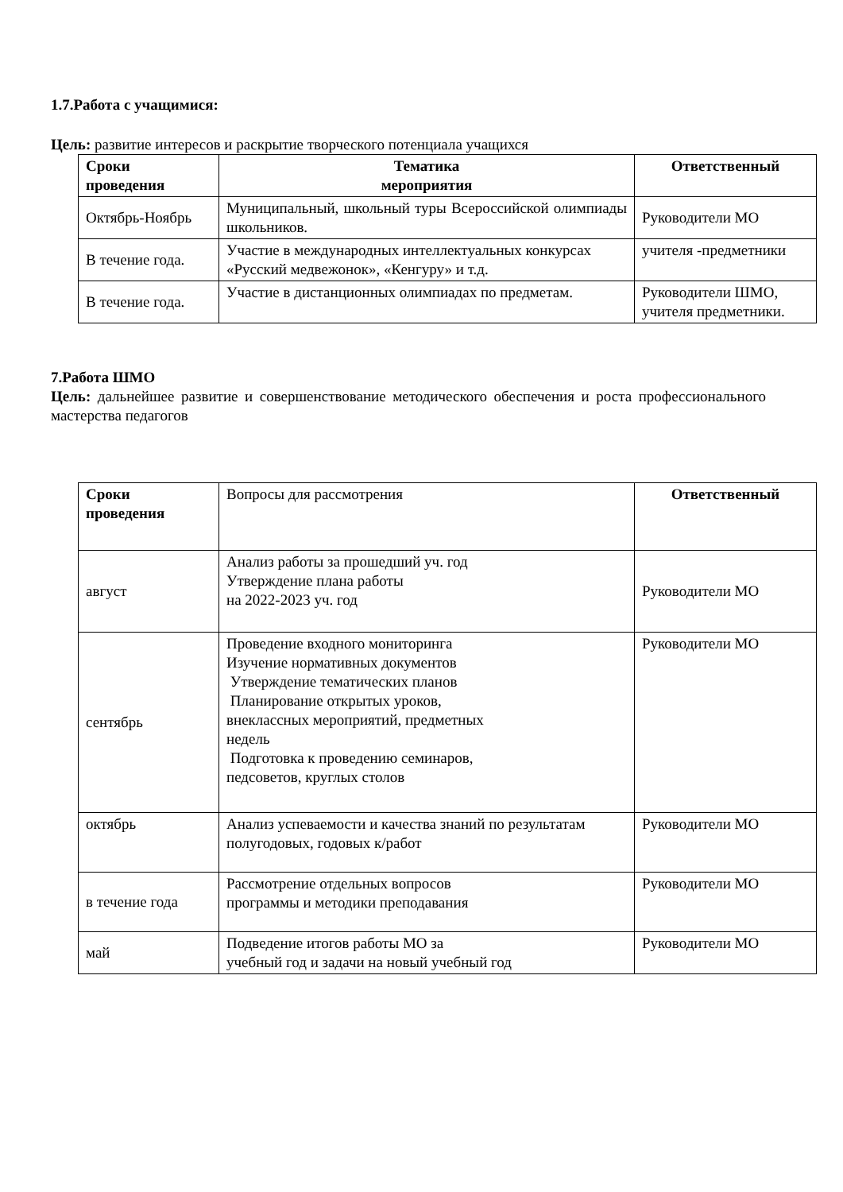1.7.Работа с учащимися:
Цель: развитие интересов и раскрытие творческого потенциала учащихся
| Сроки проведения | Тематика мероприятия | Ответственный |
| --- | --- | --- |
| Октябрь-Ноябрь | Муниципальный, школьный туры Всероссийской олимпиады школьников. | Руководители МО |
| В течение года. | Участие в международных интеллектуальных конкурсах «Русский медвежонок», «Кенгуру» и т.д. | учителя -предметники |
| В течение года. | Участие в дистанционных олимпиадах по предметам. | Руководители ШМО, учителя предметники. |
7.Работа ШМО
Цель: дальнейшее развитие и совершенствование методического обеспечения и роста профессионального мастерства педагогов
| Сроки проведения | Вопросы для рассмотрения | Ответственный |
| август | Анализ работы за прошедший уч. год Утверждение плана работы на 2022-2023 уч. год | Руководители МО |
| сентябрь | Проведение входного мониторинга Изучение нормативных документов Утверждение тематических планов Планирование открытых уроков, внеклассных мероприятий, предметных недель Подготовка к проведению семинаров, педсоветов, круглых столов | Руководители МО |
| октябрь | Анализ успеваемости и качества знаний по результатам полугодовых, годовых к/работ | Руководители МО |
| в течение года | Рассмотрение отдельных вопросов программы и методики преподавания | Руководители МО |
| май | Подведение итогов работы МО за учебный год и задачи на новый учебный год | Руководители МО |